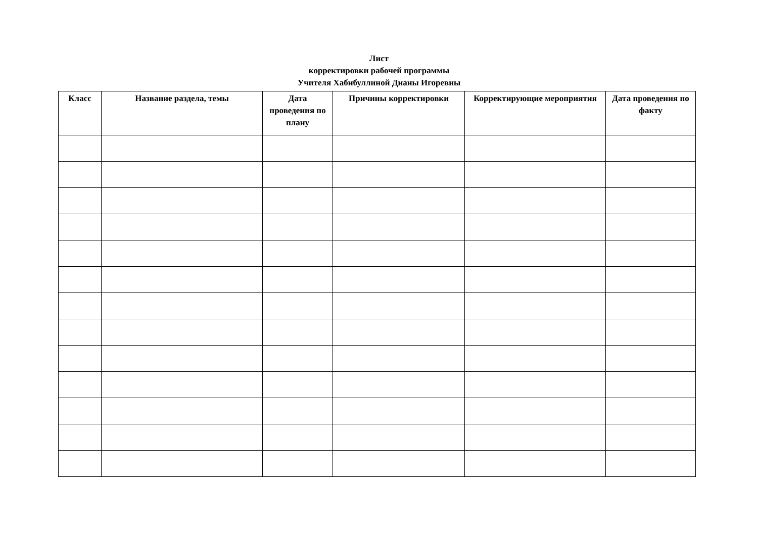Лист
корректировки рабочей программы
Учителя Хабибуллиной Дианы Игоревны
| Класс | Название раздела, темы | Дата проведения по плану | Причины корректировки | Корректирующие мероприятия | Дата проведения по факту |
| --- | --- | --- | --- | --- | --- |